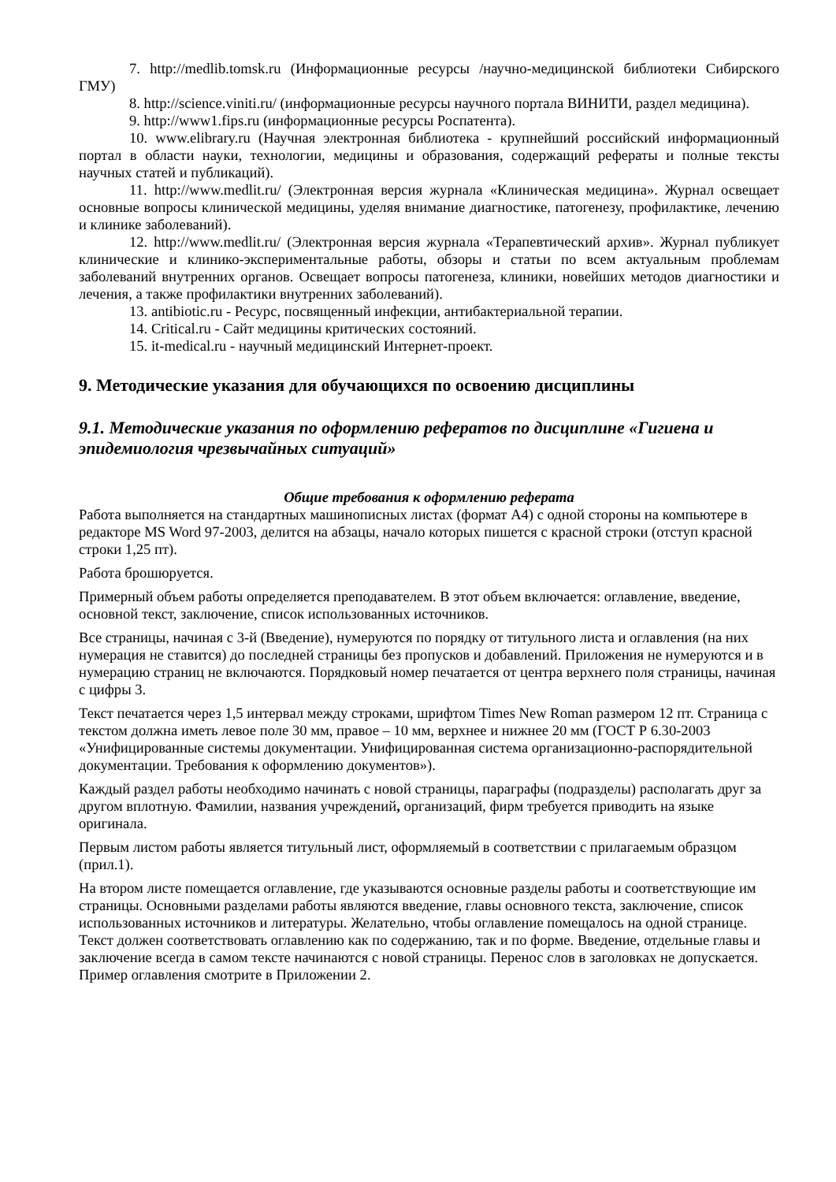7. http://medlib.tomsk.ru (Информационные ресурсы /научно-медицинской библиотеки Сибирского ГМУ)
8. http://science.viniti.ru/ (информационные ресурсы научного портала ВИНИТИ, раздел медицина).
9. http://www1.fips.ru (информационные ресурсы Роспатента).
10. www.elibrary.ru (Научная электронная библиотека - крупнейший российский информационный портал в области науки, технологии, медицины и образования, содержащий рефераты и полные тексты научных статей и публикаций).
11. http://www.medlit.ru/ (Электронная версия журнала «Клиническая медицина». Журнал освещает основные вопросы клинической медицины, уделяя внимание диагностике, патогенезу, профилактике, лечению и клинике заболеваний).
12. http://www.medlit.ru/ (Электронная версия журнала «Терапевтический архив». Журнал публикует клинические и клинико-экспериментальные работы, обзоры и статьи по всем актуальным проблемам заболеваний внутренних органов. Освещает вопросы патогенеза, клиники, новейших методов диагностики и лечения, а также профилактики внутренних заболеваний).
13. antibiotic.ru - Ресурс, посвященный инфекции, антибактериальной терапии.
14. Critical.ru - Сайт медицины критических состояний.
15. it-medical.ru - научный медицинский Интернет-проект.
9. Методические указания для обучающихся по освоению дисциплины
9.1. Методические указания по оформлению рефератов по дисциплине «Гигиена и эпидемиология чрезвычайных ситуаций»
Общие требования к оформлению реферата
Работа выполняется на стандартных машинописных листах (формат А4) с одной стороны на компьютере в редакторе MS Word 97-2003, делится на абзацы, начало которых пишется с красной строки (отступ красной строки 1,25 пт).
Работа брошюруется.
Примерный объем работы определяется преподавателем. В этот объем включается: оглавление, введение, основной текст, заключение, список использованных источников.
Все страницы, начиная с 3-й (Введение), нумеруются по порядку от титульного листа и оглавления (на них нумерация не ставится) до последней страницы без пропусков и добавлений. Приложения не нумеруются и в нумерацию страниц не включаются. Порядковый номер печатается от центра верхнего поля страницы, начиная с цифры 3.
Текст печатается через 1,5 интервал между строками, шрифтом Times New Roman размером 12 пт. Страница с текстом должна иметь левое поле 30 мм, правое – 10 мм, верхнее и нижнее 20 мм (ГОСТ Р 6.30-2003 «Унифицированные системы документации. Унифицированная система организационно-распорядительной документации. Требования к оформлению документов»).
Каждый раздел работы необходимо начинать с новой страницы, параграфы (подразделы) располагать друг за другом вплотную. Фамилии, названия учреждений, организаций, фирм требуется приводить на языке оригинала.
Первым листом работы является титульный лист, оформляемый в соответствии с прилагаемым образцом (прил.1).
На втором листе помещается оглавление, где указываются основные разделы работы и соответствующие им страницы. Основными разделами работы являются введение, главы основного текста, заключение, список использованных источников и литературы. Желательно, чтобы оглавление помещалось на одной странице. Текст должен соответствовать оглавлению как по содержанию, так и по форме. Введение, отдельные главы и заключение всегда в самом тексте начинаются с новой страницы. Перенос слов в заголовках не допускается. Пример оглавления смотрите в Приложении 2.